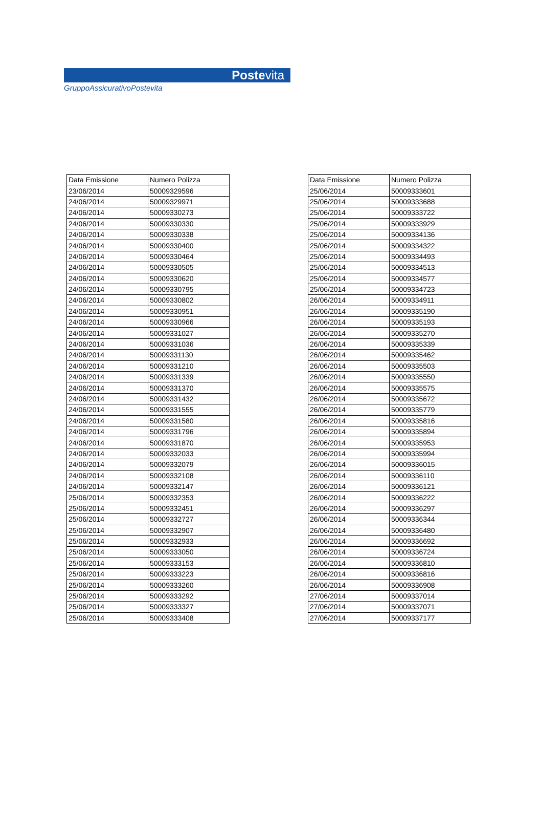Postevita
GruppoAssicurativoPostevita
| Data Emissione | Numero Polizza |
| --- | --- |
| 23/06/2014 | 50009329596 |
| 24/06/2014 | 50009329971 |
| 24/06/2014 | 50009330273 |
| 24/06/2014 | 50009330330 |
| 24/06/2014 | 50009330338 |
| 24/06/2014 | 50009330400 |
| 24/06/2014 | 50009330464 |
| 24/06/2014 | 50009330505 |
| 24/06/2014 | 50009330620 |
| 24/06/2014 | 50009330795 |
| 24/06/2014 | 50009330802 |
| 24/06/2014 | 50009330951 |
| 24/06/2014 | 50009330966 |
| 24/06/2014 | 50009331027 |
| 24/06/2014 | 50009331036 |
| 24/06/2014 | 50009331130 |
| 24/06/2014 | 50009331210 |
| 24/06/2014 | 50009331339 |
| 24/06/2014 | 50009331370 |
| 24/06/2014 | 50009331432 |
| 24/06/2014 | 50009331555 |
| 24/06/2014 | 50009331580 |
| 24/06/2014 | 50009331796 |
| 24/06/2014 | 50009331870 |
| 24/06/2014 | 50009332033 |
| 24/06/2014 | 50009332079 |
| 24/06/2014 | 50009332108 |
| 24/06/2014 | 50009332147 |
| 25/06/2014 | 50009332353 |
| 25/06/2014 | 50009332451 |
| 25/06/2014 | 50009332727 |
| 25/06/2014 | 50009332907 |
| 25/06/2014 | 50009332933 |
| 25/06/2014 | 50009333050 |
| 25/06/2014 | 50009333153 |
| 25/06/2014 | 50009333223 |
| 25/06/2014 | 50009333260 |
| 25/06/2014 | 50009333292 |
| 25/06/2014 | 50009333327 |
| 25/06/2014 | 50009333408 |
| Data Emissione | Numero Polizza |
| --- | --- |
| 25/06/2014 | 50009333601 |
| 25/06/2014 | 50009333688 |
| 25/06/2014 | 50009333722 |
| 25/06/2014 | 50009333929 |
| 25/06/2014 | 50009334136 |
| 25/06/2014 | 50009334322 |
| 25/06/2014 | 50009334493 |
| 25/06/2014 | 50009334513 |
| 25/06/2014 | 50009334577 |
| 25/06/2014 | 50009334723 |
| 26/06/2014 | 50009334911 |
| 26/06/2014 | 50009335190 |
| 26/06/2014 | 50009335193 |
| 26/06/2014 | 50009335270 |
| 26/06/2014 | 50009335339 |
| 26/06/2014 | 50009335462 |
| 26/06/2014 | 50009335503 |
| 26/06/2014 | 50009335550 |
| 26/06/2014 | 50009335575 |
| 26/06/2014 | 50009335672 |
| 26/06/2014 | 50009335779 |
| 26/06/2014 | 50009335816 |
| 26/06/2014 | 50009335894 |
| 26/06/2014 | 50009335953 |
| 26/06/2014 | 50009335994 |
| 26/06/2014 | 50009336015 |
| 26/06/2014 | 50009336110 |
| 26/06/2014 | 50009336121 |
| 26/06/2014 | 50009336222 |
| 26/06/2014 | 50009336297 |
| 26/06/2014 | 50009336344 |
| 26/06/2014 | 50009336480 |
| 26/06/2014 | 50009336692 |
| 26/06/2014 | 50009336724 |
| 26/06/2014 | 50009336810 |
| 26/06/2014 | 50009336816 |
| 26/06/2014 | 50009336908 |
| 27/06/2014 | 50009337014 |
| 27/06/2014 | 50009337071 |
| 27/06/2014 | 50009337177 |